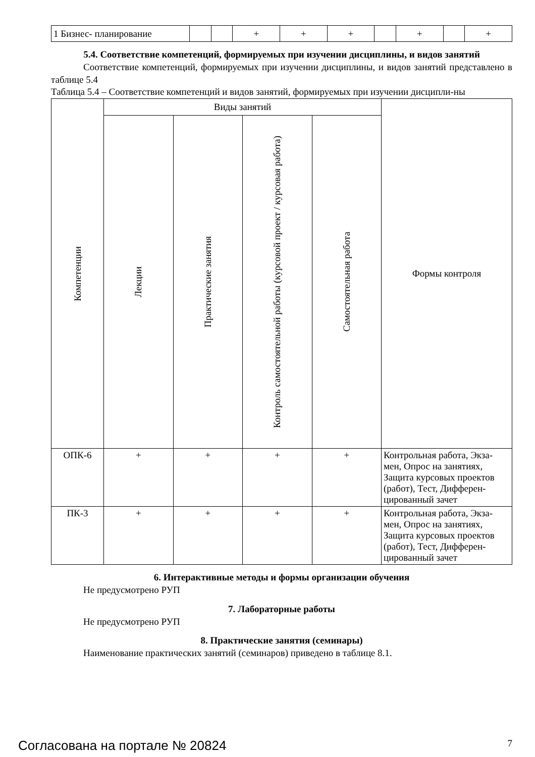| 1 Бизнес- планирование | | | + | + | + | | + | | + |
5.4. Соответствие компетенций, формируемых при изучении дисциплины, и видов занятий
Соответствие компетенций, формируемых при изучении дисциплины, и видов занятий представлено в таблице 5.4
Таблица 5.4 – Соответствие компетенций и видов занятий, формируемых при изучении дисципли-ны
| Компетенции | Виды занятий | | | | Формы контроля |
| --- | --- | --- | --- | --- | --- |
| | Лекции | Практические занятия | Контроль самостоятельной работы (курсовой проект / курсовая работа) | Самостоятельная работа | |
| ОПК-6 | + | + | + | + | Контрольная работа, Экза-мен, Опрос на занятиях, Защита курсовых проектов (работ), Тест, Дифферен-цированный зачет |
| ПК-3 | + | + | + | + | Контрольная работа, Экза-мен, Опрос на занятиях, Защита курсовых проектов (работ), Тест, Дифферен-цированный зачет |
6. Интерактивные методы и формы организации обучения
Не предусмотрено РУП
7. Лабораторные работы
Не предусмотрено РУП
8. Практические занятия (семинары)
Наименование практических занятий (семинаров) приведено в таблице 8.1.
Согласована на портале № 20824 7